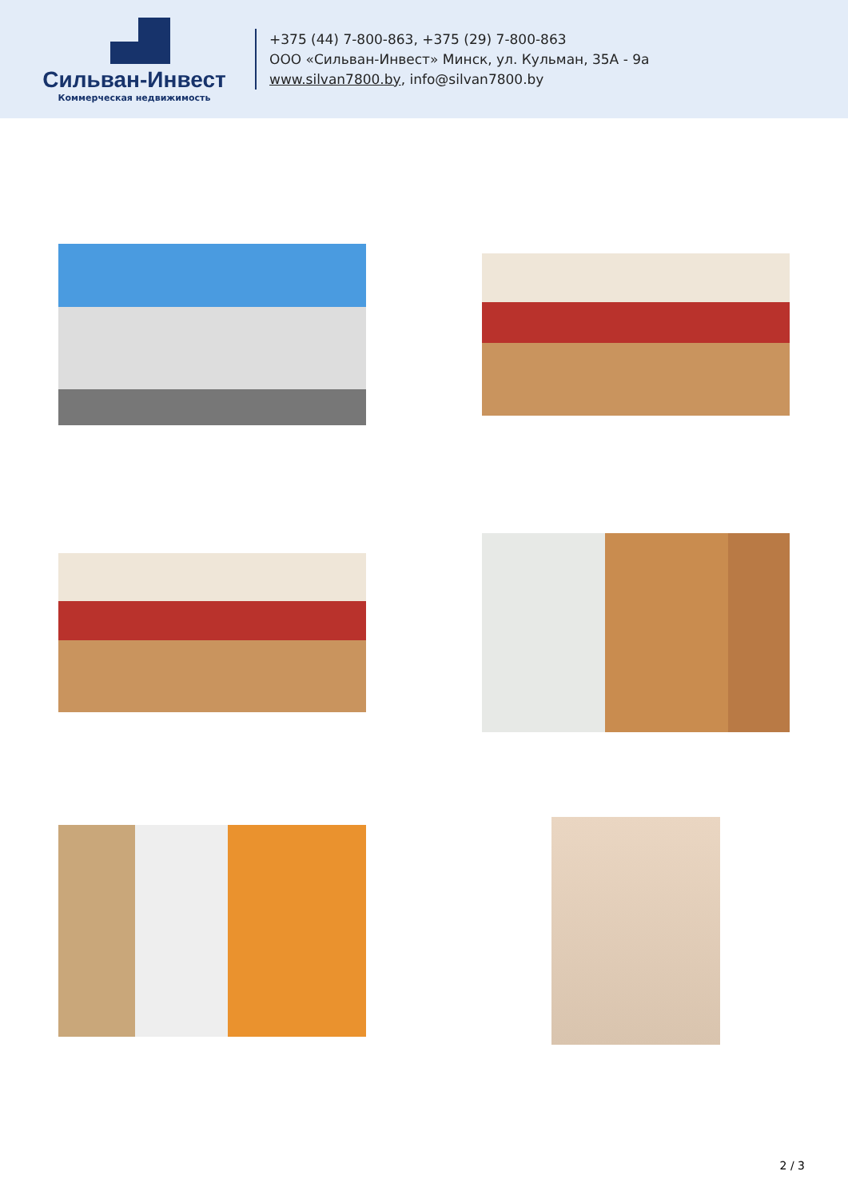Сильван-Инвест
Коммерческая недвижимость
+375 (44) 7-800-863, +375 (29) 7-800-863
ООО «Сильван-Инвест» Минск, ул. Кульман, 35А - 9а
www.silvan7800.by, info@silvan7800.by
2 / 3